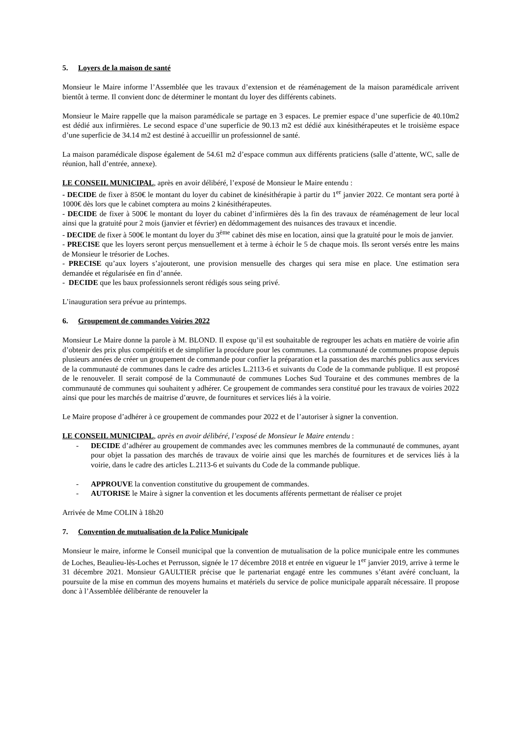5. Loyers de la maison de santé
Monsieur le Maire informe l’Assemblée que les travaux d’extension et de réaménagement de la maison paramédicale arrivent bientôt à terme. Il convient donc de déterminer le montant du loyer des différents cabinets.
Monsieur le Maire rappelle que la maison paramédicale se partage en 3 espaces. Le premier espace d’une superficie de 40.10m2 est dédié aux infirmières. Le second espace d’une superficie de 90.13 m2 est dédié aux kinésithérapeutes et le troisième espace d’une superficie de 34.14 m2 est destiné à accueillir un professionnel de santé.
La maison paramédicale dispose également de 54.61 m2 d’espace commun aux différents praticiens (salle d’attente, WC, salle de réunion, hall d’entrée, annexe).
LE CONSEIL MUNICIPAL, après en avoir délibéré, l’exposé de Monsieur le Maire entendu :
- DECIDE de fixer à 850€ le montant du loyer du cabinet de kinésithérapie à partir du 1<sup>er</sup> janvier 2022. Ce montant sera porté à 1000€ dès lors que le cabinet comptera au moins 2 kinésithérapeutes.
- DECIDE de fixer à 500€ le montant du loyer du cabinet d’infirmières dès la fin des travaux de réaménagement de leur local ainsi que la gratuité pour 2 mois (janvier et février) en dédommagement des nuisances des travaux et incendie.
- DECIDE de fixer à 500€ le montant du loyer du 3<sup>ème</sup> cabinet dès mise en location, ainsi que la gratuité pour le mois de janvier.
- PRECISE que les loyers seront perçus mensuellement et à terme à échoir le 5 de chaque mois. Ils seront versés entre les mains de Monsieur le trésorier de Loches.
- PRECISE qu’aux loyers s’ajouteront, une provision mensuelle des charges qui sera mise en place. Une estimation sera demandée et régularisée en fin d’année.
- DECIDE que les baux professionnels seront rédigés sous seing privé.
L’inauguration sera prévue au printemps.
6. Groupement de commandes Voiries 2022
Monsieur Le Maire donne la parole à M. BLOND. Il expose qu’il est souhaitable de regrouper les achats en matière de voirie afin d’obtenir des prix plus compétitifs et de simplifier la procédure pour les communes. La communauté de communes propose depuis plusieurs années de créer un groupement de commande pour confier la préparation et la passation des marchés publics aux services de la communauté de communes dans le cadre des articles L.2113-6 et suivants du Code de la commande publique. Il est proposé de le renouveler. Il serait composé de la Communauté de communes Loches Sud Touraine et des communes membres de la communauté de communes qui souhaitent y adhérer. Ce groupement de commandes sera constitué pour les travaux de voiries 2022 ainsi que pour les marchés de maitrise d’œuvre, de fournitures et services liés à la voirie.
Le Maire propose d’adhérer à ce groupement de commandes pour 2022 et de l’autoriser à signer la convention.
LE CONSEIL MUNICIPAL, après en avoir délibéré, l’exposé de Monsieur le Maire entendu :
- DECIDE d’adhérer au groupement de commandes avec les communes membres de la communauté de communes, ayant pour objet la passation des marchés de travaux de voirie ainsi que les marchés de fournitures et de services liés à la voirie, dans le cadre des articles L.2113-6 et suivants du Code de la commande publique.
- APPROUVE la convention constitutive du groupement de commandes.
- AUTORISE le Maire à signer la convention et les documents afférents permettant de réaliser ce projet
Arrivée de Mme COLIN à 18h20
7. Convention de mutualisation de la Police Municipale
Monsieur le maire, informe le Conseil municipal que la convention de mutualisation de la police municipale entre les communes de Loches, Beaulieu-lès-Loches et Perrusson, signée le 17 décembre 2018 et entrée en vigueur le 1<sup>er</sup> janvier 2019, arrive à terme le 31 décembre 2021. Monsieur GAULTIER précise que le partenariat engagé entre les communes s’étant avéré concluant, la poursuite de la mise en commun des moyens humains et matériels du service de police municipale apparaît nécessaire. Il propose donc à l’Assemblée délibérante de renouveler la